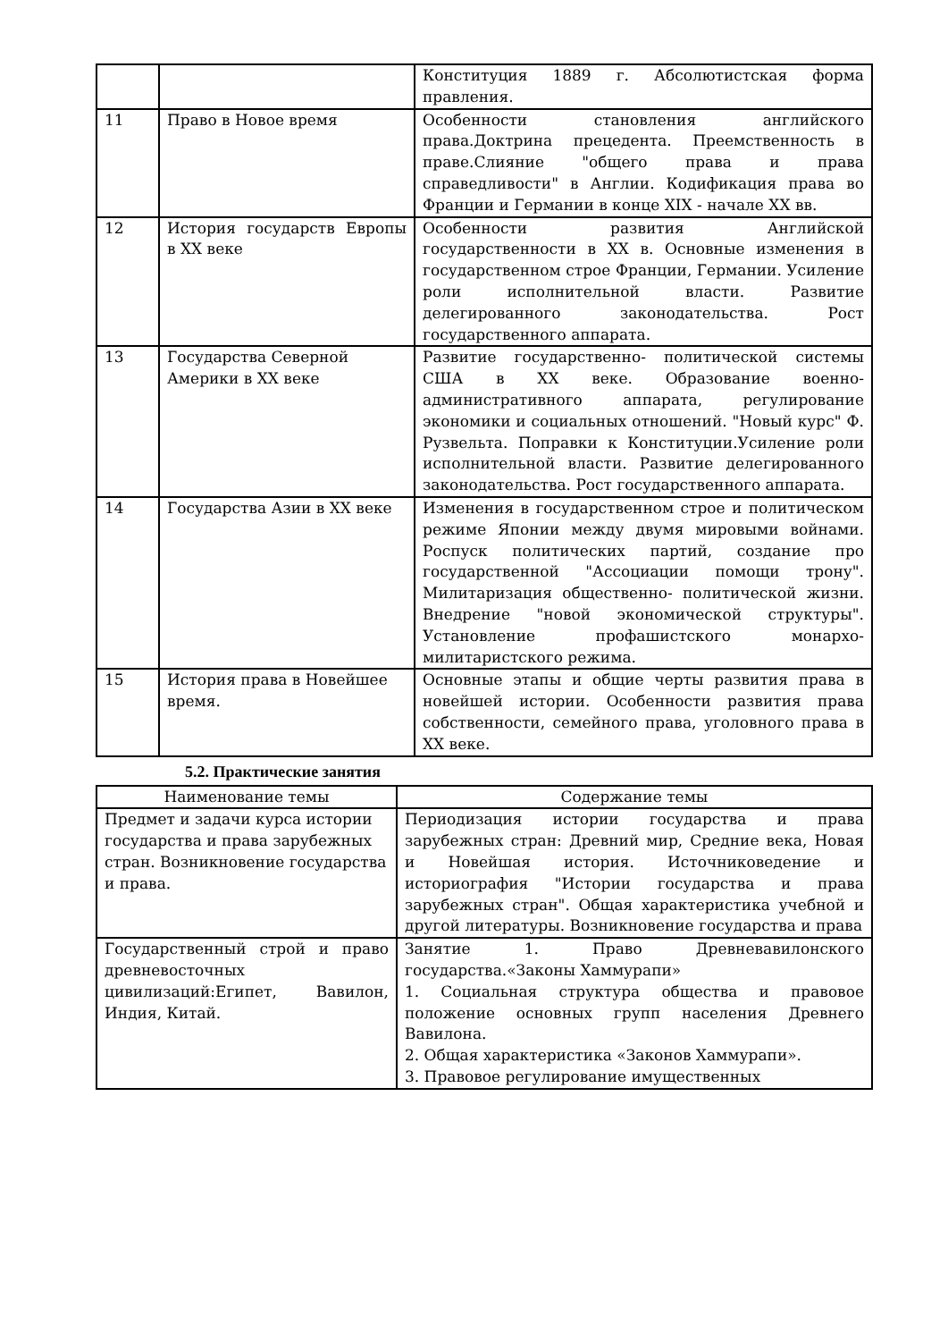| | | Конституция 1889 г. Абсолютистская форма правления. |
| 11 | Право в Новое время | Особенности становления английского права.Доктрина прецедента. Преемственность в праве.Слияние "общего права и права справедливости" в Англии. Кодификация права во Франции и Германии в конце XIX - начале XX вв. |
| 12 | История государств Европы в XX веке | Особенности развития Английской государственности в XX в. Основные изменения в государственном строе Франции, Германии. Усиление роли исполнительной власти. Развитие делегированного законодательства. Рост государственного аппарата. |
| 13 | Государства Северной Америки в XX веке | Развитие государственно- политической системы США в XX веке. Образование военно-административного аппарата, регулирование экономики и социальных отношений. "Новый курс" Ф. Рузвельта. Поправки к Конституции.Усиление роли исполнительной власти. Развитие делегированного законодательства. Рост государственного аппарата. |
| 14 | Государства Азии в XX веке | Изменения в государственном строе и политическом режиме Японии между двумя мировыми войнами. Роспуск политических партий, создание про государственной "Ассоциации помощи трону". Милитаризация общественно- политической жизни. Внедрение "новой экономической структуры". Установление профашистского монархо- милитаристского режима. |
| 15 | История права в Новейшее время. | Основные этапы и общие черты развития права в новейшей истории. Особенности развития права собственности, семейного права, уголовного права в XX веке. |
5.2. Практические занятия
| Наименование темы | Содержание темы |
| --- | --- |
| Предмет и задачи курса истории государства и права зарубежных стран. Возникновение государства и права. | Периодизация истории государства и права зарубежных стран: Древний мир, Средние века, Новая и Новейшая история. Источниковедение и историография "Истории государства и права зарубежных стран". Общая характеристика учебной и другой литературы. Возникновение государства и права |
| Государственный строй и право древневосточных цивилизаций:Египет, Вавилон, Индия, Китай. | Занятие 1. Право Древневавилонского государства.«Законы Хаммурапи» 1. Социальная структура общества и правовое положение основных групп населения Древнего Вавилона. 2. Общая характеристика «Законов Хаммурапи». 3. Правовое регулирование имущественных |